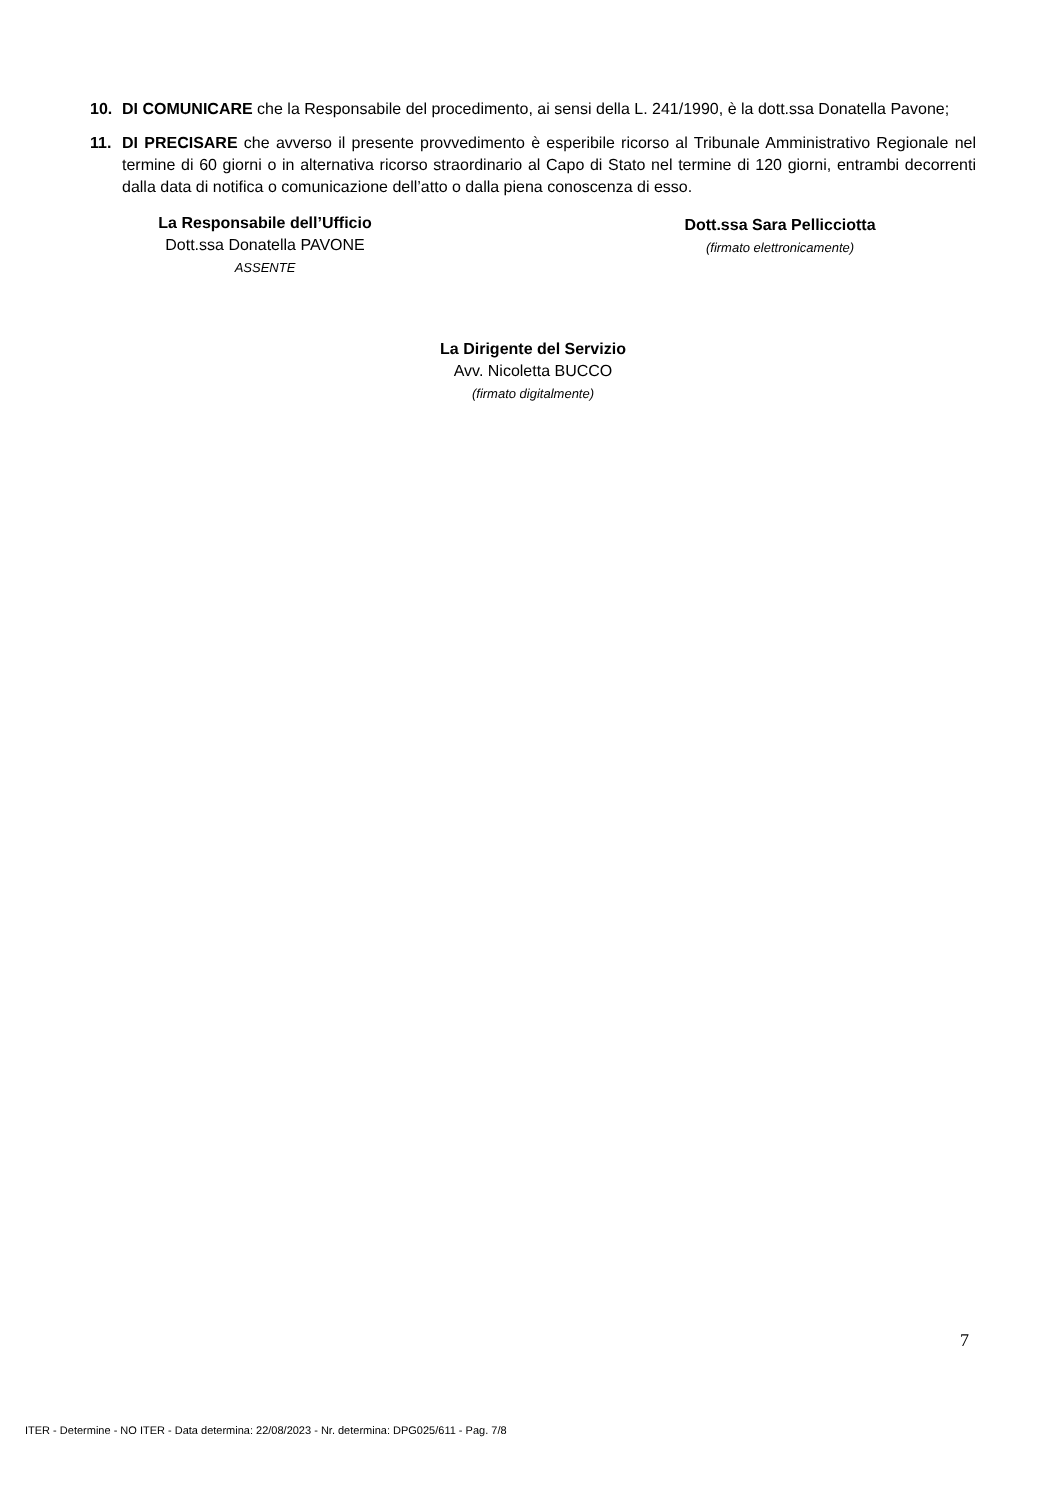10. DI COMUNICARE che la Responsabile del procedimento, ai sensi della L. 241/1990, è la dott.ssa Donatella Pavone;
11. DI PRECISARE che avverso il presente provvedimento è esperibile ricorso al Tribunale Amministrativo Regionale nel termine di 60 giorni o in alternativa ricorso straordinario al Capo di Stato nel termine di 120 giorni, entrambi decorrenti dalla data di notifica o comunicazione dell’atto o dalla piena conoscenza di esso.
La Responsabile dell’Ufficio
Dott.ssa Donatella PAVONE
ASSENTE
Dott.ssa Sara Pellicciotta
(firmato elettronicamente)
La Dirigente del Servizio
Avv. Nicoletta BUCCO
(firmato digitalmente)
7
ITER - Determine - NO ITER - Data determina: 22/08/2023 - Nr. determina: DPG025/611 - Pag. 7/8